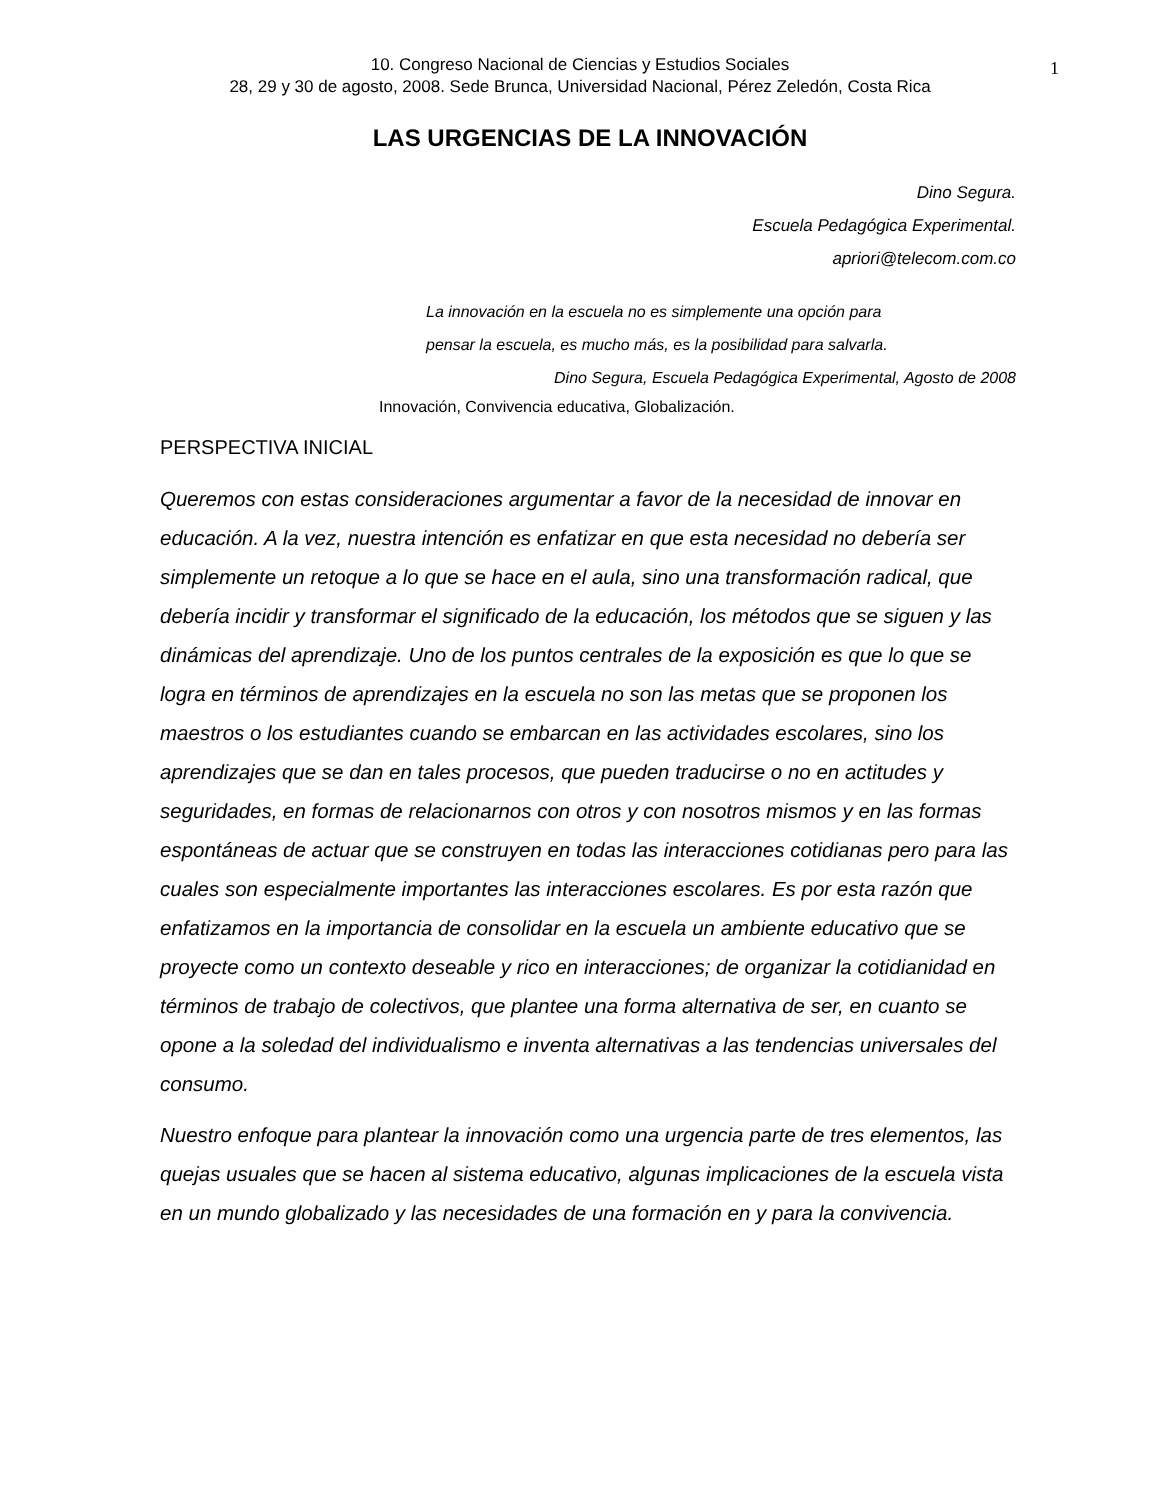10. Congreso Nacional de Ciencias y Estudios Sociales
28, 29 y 30 de agosto, 2008. Sede Brunca, Universidad Nacional, Pérez Zeledón, Costa Rica
1
LAS URGENCIAS DE LA INNOVACIÓN
Dino Segura.
Escuela Pedagógica Experimental.
apriori@telecom.com.co
La innovación en la escuela no es simplemente una opción para
pensar la escuela, es mucho más, es la posibilidad para salvarla.
Dino Segura, Escuela Pedagógica Experimental, Agosto de 2008
Innovación, Convivencia educativa, Globalización.
PERSPECTIVA INICIAL
Queremos con estas consideraciones argumentar a favor de la necesidad de innovar en educación. A la vez, nuestra intención es enfatizar en que esta necesidad no debería ser simplemente un retoque a lo que se hace en el aula, sino una transformación radical, que debería incidir y transformar el significado de la educación, los métodos que se siguen y las dinámicas del aprendizaje. Uno de los puntos centrales de la exposición es que lo que se logra en términos de aprendizajes en la escuela no son las metas que se proponen los maestros o los estudiantes cuando se embarcan en las actividades escolares, sino los aprendizajes que se dan en tales procesos, que pueden traducirse o no en actitudes y seguridades, en formas de relacionarnos con otros y con nosotros mismos y en las formas espontáneas de actuar que se construyen en todas las interacciones cotidianas pero para las cuales son especialmente importantes las interacciones escolares. Es por esta razón que enfatizamos en la importancia de consolidar en la escuela un ambiente educativo que se proyecte como un contexto deseable y rico en interacciones; de organizar la cotidianidad en términos de trabajo de colectivos, que plantee una forma alternativa de ser, en cuanto se opone a la soledad del individualismo e inventa alternativas a las tendencias universales del consumo.
Nuestro enfoque para plantear la innovación como una urgencia parte de tres elementos, las quejas usuales que se hacen al sistema educativo, algunas implicaciones de la escuela vista en un mundo globalizado y las necesidades de una formación en y para la convivencia.